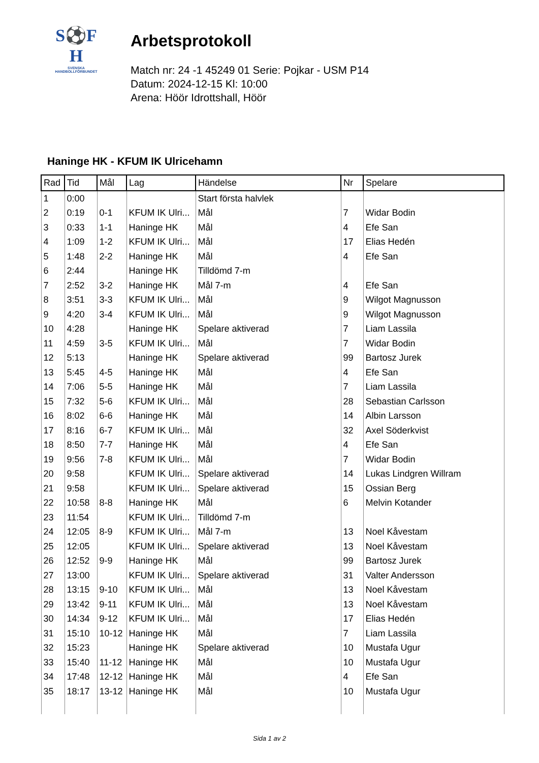S⚽F
H
SVENSKA
HANDBOLLFÖRBUNDET
Arbetsprotokoll
Match nr: 24 -1 45249 01 Serie: Pojkar - USM P14
Datum: 2024-12-15 Kl: 10:00
Arena: Höör Idrottshall, Höör
Haninge HK - KFUM IK Ulricehamn
| Rad | Tid | Mål | Lag | Händelse | Nr | Spelare |
| --- | --- | --- | --- | --- | --- | --- |
| 1 | 0:00 | | | Start första halvlek | | |
| 2 | 0:19 | 0-1 | KFUM IK Ulri... | Mål | 7 | Widar Bodin |
| 3 | 0:33 | 1-1 | Haninge HK | Mål | 4 | Efe San |
| 4 | 1:09 | 1-2 | KFUM IK Ulri... | Mål | 17 | Elias Hedén |
| 5 | 1:48 | 2-2 | Haninge HK | Mål | 4 | Efe San |
| 6 | 2:44 | | Haninge HK | Tilldömd 7-m | | |
| 7 | 2:52 | 3-2 | Haninge HK | Mål 7-m | 4 | Efe San |
| 8 | 3:51 | 3-3 | KFUM IK Ulri... | Mål | 9 | Wilgot Magnusson |
| 9 | 4:20 | 3-4 | KFUM IK Ulri... | Mål | 9 | Wilgot Magnusson |
| 10 | 4:28 | | Haninge HK | Spelare aktiverad | 7 | Liam Lassila |
| 11 | 4:59 | 3-5 | KFUM IK Ulri... | Mål | 7 | Widar Bodin |
| 12 | 5:13 | | Haninge HK | Spelare aktiverad | 99 | Bartosz Jurek |
| 13 | 5:45 | 4-5 | Haninge HK | Mål | 4 | Efe San |
| 14 | 7:06 | 5-5 | Haninge HK | Mål | 7 | Liam Lassila |
| 15 | 7:32 | 5-6 | KFUM IK Ulri... | Mål | 28 | Sebastian Carlsson |
| 16 | 8:02 | 6-6 | Haninge HK | Mål | 14 | Albin Larsson |
| 17 | 8:16 | 6-7 | KFUM IK Ulri... | Mål | 32 | Axel Söderkvist |
| 18 | 8:50 | 7-7 | Haninge HK | Mål | 4 | Efe San |
| 19 | 9:56 | 7-8 | KFUM IK Ulri... | Mål | 7 | Widar Bodin |
| 20 | 9:58 | | KFUM IK Ulri... | Spelare aktiverad | 14 | Lukas Lindgren Willram |
| 21 | 9:58 | | KFUM IK Ulri... | Spelare aktiverad | 15 | Ossian Berg |
| 22 | 10:58 | 8-8 | Haninge HK | Mål | 6 | Melvin Kotander |
| 23 | 11:54 | | KFUM IK Ulri... | Tilldömd 7-m | | |
| 24 | 12:05 | 8-9 | KFUM IK Ulri... | Mål 7-m | 13 | Noel Kåvestam |
| 25 | 12:05 | | KFUM IK Ulri... | Spelare aktiverad | 13 | Noel Kåvestam |
| 26 | 12:52 | 9-9 | Haninge HK | Mål | 99 | Bartosz Jurek |
| 27 | 13:00 | | KFUM IK Ulri... | Spelare aktiverad | 31 | Valter Andersson |
| 28 | 13:15 | 9-10 | KFUM IK Ulri... | Mål | 13 | Noel Kåvestam |
| 29 | 13:42 | 9-11 | KFUM IK Ulri... | Mål | 13 | Noel Kåvestam |
| 30 | 14:34 | 9-12 | KFUM IK Ulri... | Mål | 17 | Elias Hedén |
| 31 | 15:10 | 10-12 | Haninge HK | Mål | 7 | Liam Lassila |
| 32 | 15:23 | | Haninge HK | Spelare aktiverad | 10 | Mustafa Ugur |
| 33 | 15:40 | 11-12 | Haninge HK | Mål | 10 | Mustafa Ugur |
| 34 | 17:48 | 12-12 | Haninge HK | Mål | 4 | Efe San |
| 35 | 18:17 | 13-12 | Haninge HK | Mål | 10 | Mustafa Ugur |
Sida 1 av 2